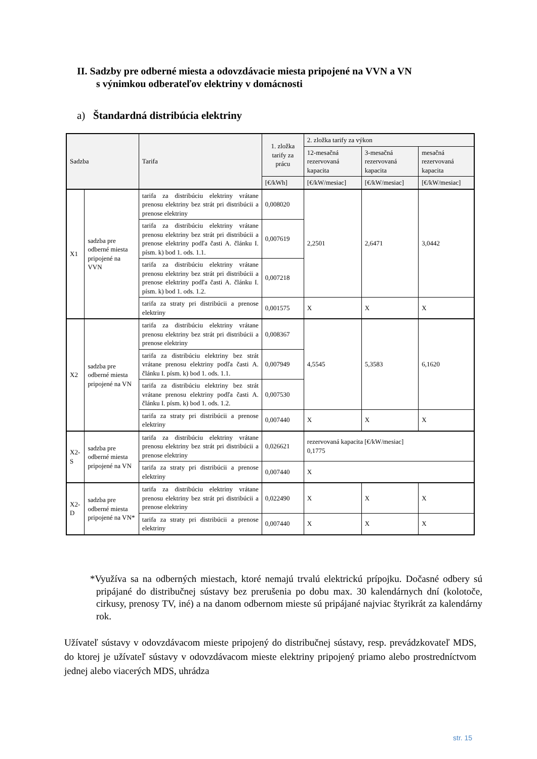II. Sadzby pre odberné miesta a odovzdávacie miesta pripojené na VVN a VN
s výnimkou odberateľov elektriny v domácnosti
a) Štandardná distribúcia elektriny
| Sadzba | | Tarifa | 1. zložka tarify za prácu | 2. zložka tarify za výkon | | |
| --- | --- | --- | --- | --- | --- | --- |
| | | | | 12-mesačná rezervovaná kapacita | 3-mesačná rezervovaná kapacita | mesačná rezervovaná kapacita |
| | | | [€/kWh] | [€/kW/mesiac] | [€/kW/mesiac] | [€/kW/mesiac] |
| X1 | sadzba pre odberné miesta pripojené na VVN | tarifa za distribúciu elektriny vrátane prenosu elektriny bez strát pri distribúcii a prenose elektriny | 0,008020 | 2,2501 | 2,6471 | 3,0442 |
| | | tarifa za distribúciu elektriny vrátane prenosu elektriny bez strát pri distribúcii a prenose elektriny podľa časti A. článku I. písm. k) bod 1. ods. 1.1. | 0,007619 | | | |
| | | tarifa za distribúciu elektriny vrátane prenosu elektriny bez strát pri distribúcii a prenose elektriny podľa časti A. článku I. písm. k) bod 1. ods. 1.2. | 0,007218 | | | |
| | | tarifa za straty pri distribúcii a prenose elektriny | 0,001575 | X | X | X |
| X2 | sadzba pre odberné miesta pripojené na VN | tarifa za distribúciu elektriny vrátane prenosu elektriny bez strát pri distribúcii a prenose elektriny | 0,008367 | 4,5545 | 5,3583 | 6,1620 |
| | | tarifa za distribúciu elektriny bez strát vrátane prenosu elektriny podľa časti A. článku I. písm. k) bod 1. ods. 1.1. | 0,007949 | | | |
| | | tarifa za distribúciu elektriny bez strát vrátane prenosu elektriny podľa časti A. článku I. písm. k) bod 1. ods. 1.2. | 0,007530 | | | |
| | | tarifa za straty pri distribúcii a prenose elektriny | 0,007440 | X | X | X |
| X2-S | sadzba pre odberné miesta pripojené na VN | tarifa za distribúciu elektriny vrátane prenosu elektriny bez strát pri distribúcii a prenose elektriny | 0,026621 | rezervovaná kapacita [€/kW/mesiac] 0,1775 | | |
| | | tarifa za straty pri distribúcii a prenose elektriny | 0,007440 | X | | |
| X2-D | sadzba pre odberné miesta pripojené na VN* | tarifa za distribúciu elektriny vrátane prenosu elektriny bez strát pri distribúcii a prenose elektriny | 0,022490 | X | X | X |
| | | tarifa za straty pri distribúcii a prenose elektriny | 0,007440 | X | X | X |
*Využíva sa na odberných miestach, ktoré nemajú trvalú elektrickú prípojku. Dočasné odbery sú pripájané do distribučnej sústavy bez prerušenia po dobu max. 30 kalendárnych dní (kolotoče, cirkusy, prenosy TV, iné) a na danom odbernom mieste sú pripájané najviac štyrikrát za kalendárny rok.
Užívateľ sústavy v odovzdávacom mieste pripojený do distribučnej sústavy, resp. prevádzkovateľ MDS, do ktorej je užívateľ sústavy v odovzdávacom mieste elektriny pripojený priamo alebo prostredníctvom jednej alebo viacerých MDS, uhrádza
str. 15